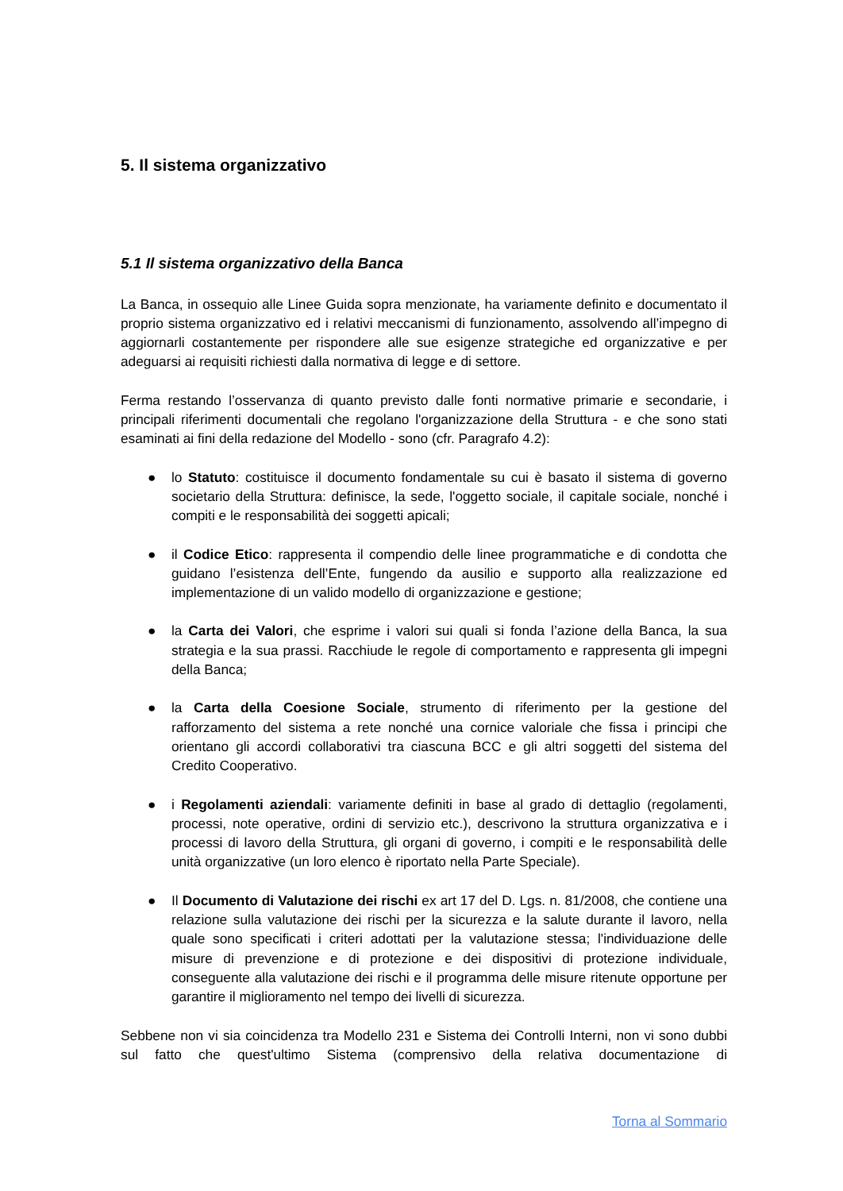5. Il sistema organizzativo
5.1 Il sistema organizzativo della Banca
La Banca, in ossequio alle Linee Guida sopra menzionate, ha variamente definito e documentato il proprio sistema organizzativo ed i relativi meccanismi di funzionamento, assolvendo all’impegno di aggiornarli costantemente per rispondere alle sue esigenze strategiche ed organizzative e per adeguarsi ai requisiti richiesti dalla normativa di legge e di settore.
Ferma restando l’osservanza di quanto previsto dalle fonti normative primarie e secondarie, i principali riferimenti documentali che regolano l'organizzazione della Struttura - e che sono stati esaminati ai fini della redazione del Modello - sono (cfr. Paragrafo 4.2):
● lo Statuto: costituisce il documento fondamentale su cui è basato il sistema di governo societario della Struttura: definisce, la sede, l'oggetto sociale, il capitale sociale, nonché i compiti e le responsabilità dei soggetti apicali;
● il Codice Etico: rappresenta il compendio delle linee programmatiche e di condotta che guidano l’esistenza dell’Ente, fungendo da ausilio e supporto alla realizzazione ed implementazione di un valido modello di organizzazione e gestione;
● la Carta dei Valori, che esprime i valori sui quali si fonda l’azione della Banca, la sua strategia e la sua prassi. Racchiude le regole di comportamento e rappresenta gli impegni della Banca;
● la Carta della Coesione Sociale, strumento di riferimento per la gestione del rafforzamento del sistema a rete nonché una cornice valoriale che fissa i principi che orientano gli accordi collaborativi tra ciascuna BCC e gli altri soggetti del sistema del Credito Cooperativo.
● i Regolamenti aziendali: variamente definiti in base al grado di dettaglio (regolamenti, processi, note operative, ordini di servizio etc.), descrivono la struttura organizzativa e i processi di lavoro della Struttura, gli organi di governo, i compiti e le responsabilità delle unità organizzative (un loro elenco è riportato nella Parte Speciale).
● Il Documento di Valutazione dei rischi ex art 17 del D. Lgs. n. 81/2008, che contiene una relazione sulla valutazione dei rischi per la sicurezza e la salute durante il lavoro, nella quale sono specificati i criteri adottati per la valutazione stessa; l'individuazione delle misure di prevenzione e di protezione e dei dispositivi di protezione individuale, conseguente alla valutazione dei rischi e il programma delle misure ritenute opportune per garantire il miglioramento nel tempo dei livelli di sicurezza.
Sebbene non vi sia coincidenza tra Modello 231 e Sistema dei Controlli Interni, non vi sono dubbi sul fatto che quest'ultimo Sistema (comprensivo della relativa documentazione di
Torna al Sommario